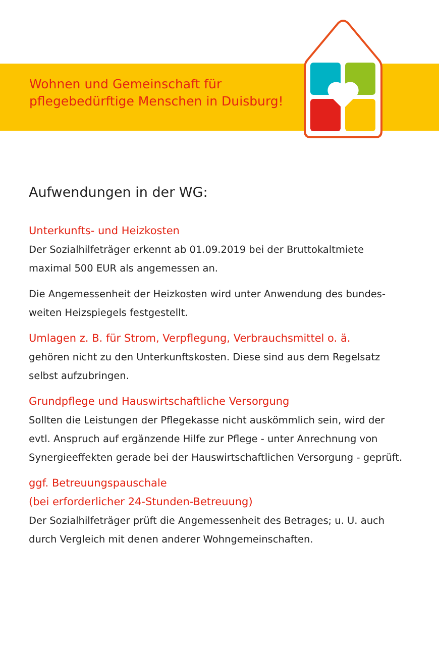Wohnen und Gemeinschaft für
pflegebedürftige Menschen in Duisburg!
Aufwendungen in der WG:
Unterkunfts- und Heizkosten
Der Sozialhilfeträger erkennt ab 01.09.2019 bei der Bruttokaltmiete maximal 500 EUR als angemessen an.
Die Angemessenheit der Heizkosten wird unter Anwendung des bundes-weiten Heizspiegels festgestellt.
Umlagen z. B. für Strom, Verpflegung, Verbrauchsmittel o. ä.
gehören nicht zu den Unterkunftskosten. Diese sind aus dem Regelsatz selbst aufzubringen.
Grundpflege und Hauswirtschaftliche Versorgung
Sollten die Leistungen der Pflegekasse nicht auskömmlich sein, wird der evtl. Anspruch auf ergänzende Hilfe zur Pflege - unter Anrechnung von Synergieeffekten gerade bei der Hauswirtschaftlichen Versorgung - geprüft.
ggf. Betreuungspauschale
(bei erforderlicher 24-Stunden-Betreuung)
Der Sozialhilfeträger prüft die Angemessenheit des Betrages; u. U. auch durch Vergleich mit denen anderer Wohngemeinschaften.